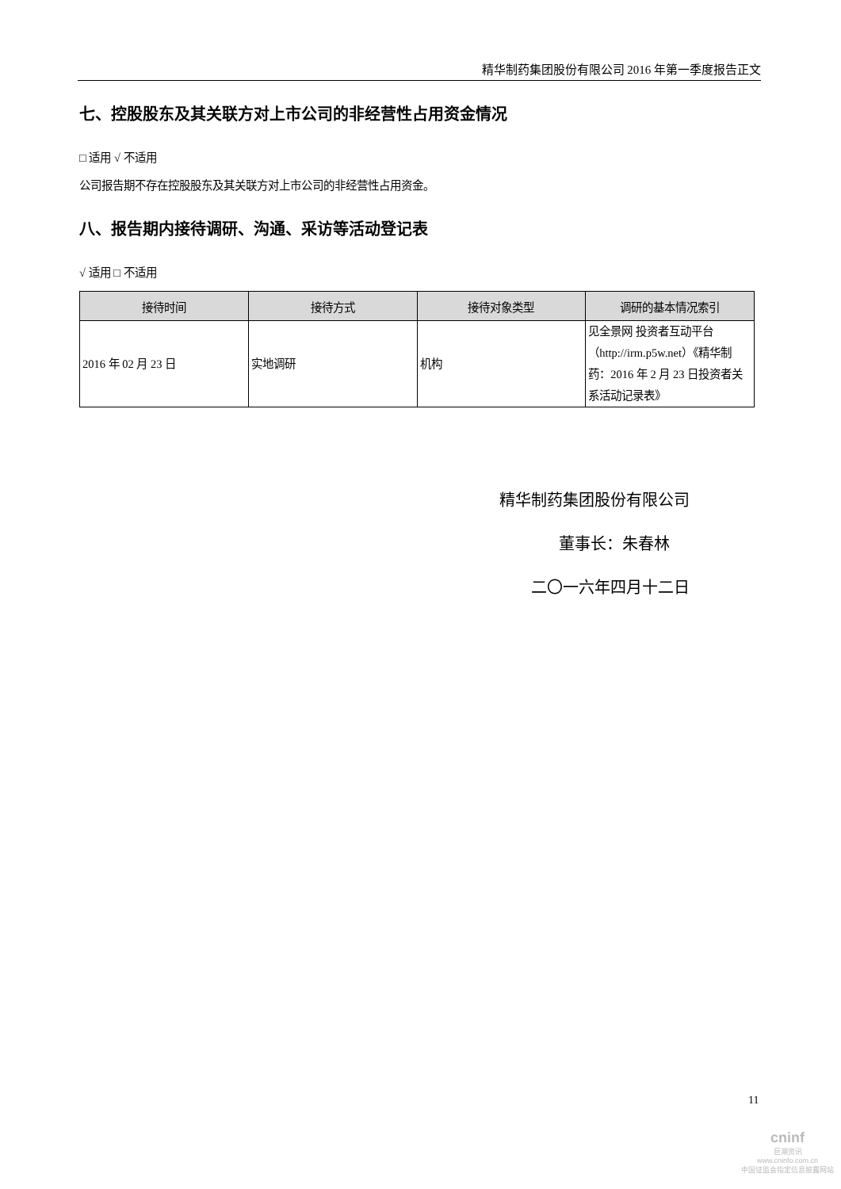精华制药集团股份有限公司 2016 年第一季度报告正文
七、控股股东及其关联方对上市公司的非经营性占用资金情况
□ 适用 √ 不适用
公司报告期不存在控股股东及其关联方对上市公司的非经营性占用资金。
八、报告期内接待调研、沟通、采访等活动登记表
√ 适用 □ 不适用
| 接待时间 | 接待方式 | 接待对象类型 | 调研的基本情况索引 |
| --- | --- | --- | --- |
| 2016 年 02 月 23 日 | 实地调研 | 机构 | 见全景网 投资者互动平台（http://irm.p5w.net）《精华制药：2016 年 2 月 23 日投资者关系活动记录表》 |
精华制药集团股份有限公司
董事长：朱春林
二〇一六年四月十二日
11
cninf
巨潮资讯
www.cninfo.com.cn
中国证监会指定信息披露网站